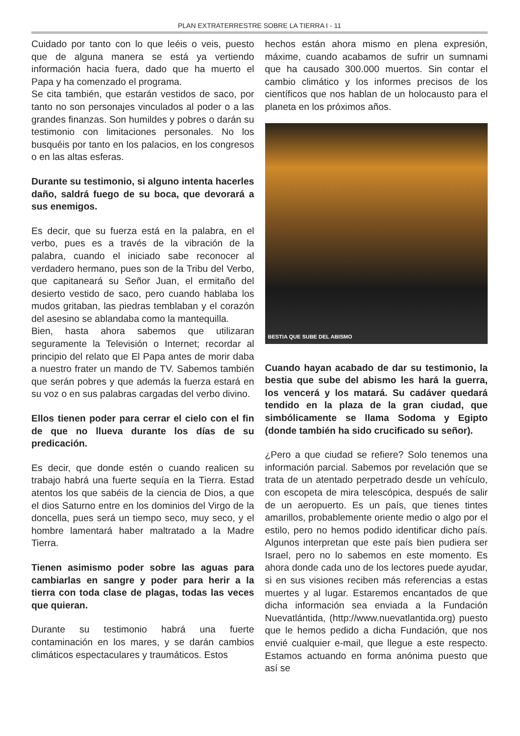PLAN EXTRATERRESTRE SOBRE LA TIERRA I - 11
Cuidado por tanto con lo que leéis o veis, puesto que de alguna manera se está ya vertiendo información hacia fuera, dado que ha muerto el Papa y ha comenzado el programa.
Se cita también, que estarán vestidos de saco, por tanto no son personajes vinculados al poder o a las grandes finanzas. Son humildes y pobres o darán su testimonio con limitaciones personales. No los busquéis por tanto en los palacios, en los congresos o en las altas esferas.
Durante su testimonio, si alguno intenta hacerles daño, saldrá fuego de su boca, que devorará a sus enemigos.
Es decir, que su fuerza está en la palabra, en el verbo, pues es a través de la vibración de la palabra, cuando el iniciado sabe reconocer al verdadero hermano, pues son de la Tribu del Verbo, que capitaneará su Señor Juan, el ermitaño del desierto vestido de saco, pero cuando hablaba los mudos gritaban, las piedras temblaban y el corazón del asesino se ablandaba como la mantequilla.
Bien, hasta ahora sabemos que utilizaran seguramente la Televisión o Internet; recordar al principio del relato que El Papa antes de morir daba a nuestro frater un mando de TV. Sabemos también que serán pobres y que además la fuerza estará en su voz o en sus palabras cargadas del verbo divino.
Ellos tienen poder para cerrar el cielo con el fin de que no llueva durante los días de su predicación.
Es decir, que donde estén o cuando realicen su trabajo habrá una fuerte sequía en la Tierra. Estad atentos los que sabéis de la ciencia de Dios, a que el dios Saturno entre en los dominios del Virgo de la doncella, pues será un tiempo seco, muy seco, y el hombre lamentará haber maltratado a la Madre Tierra.
Tienen asimismo poder sobre las aguas para cambiarlas en sangre y poder para herir a la tierra con toda clase de plagas, todas las veces que quieran.
Durante su testimonio habrá una fuerte contaminación en los mares, y se darán cambios climáticos espectaculares y traumáticos. Estos
hechos están ahora mismo en plena expresión, máxime, cuando acabamos de sufrir un sumnami que ha causado 300.000 muertos. Sin contar el cambio climático y los informes precisos de los científicos que nos hablan de un holocausto para el planeta en los próximos años.
BESTIA QUE SUBE DEL ABISMO
Cuando hayan acabado de dar su testimonio, la bestia que sube del abismo les hará la guerra, los vencerá y los matará. Su cadáver quedará tendido en la plaza de la gran ciudad, que simbólicamente se llama Sodoma y Egipto (donde también ha sido crucificado su señor).
¿Pero a que ciudad se refiere? Solo tenemos una información parcial. Sabemos por revelación que se trata de un atentado perpetrado desde un vehículo, con escopeta de mira telescópica, después de salir de un aeropuerto. Es un país, que tienes tintes amarillos, probablemente oriente medio o algo por el estilo, pero no hemos podido identificar dicho país. Algunos interpretan que este país bien pudiera ser Israel, pero no lo sabemos en este momento. Es ahora donde cada uno de los lectores puede ayudar, si en sus visiones reciben más referencias a estas muertes y al lugar. Estaremos encantados de que dicha información sea enviada a la Fundación Nuevatlántida, (http://www.nuevatlantida.org) puesto que le hemos pedido a dicha Fundación, que nos envié cualquier e-mail, que llegue a este respecto. Estamos actuando en forma anónima puesto que así se